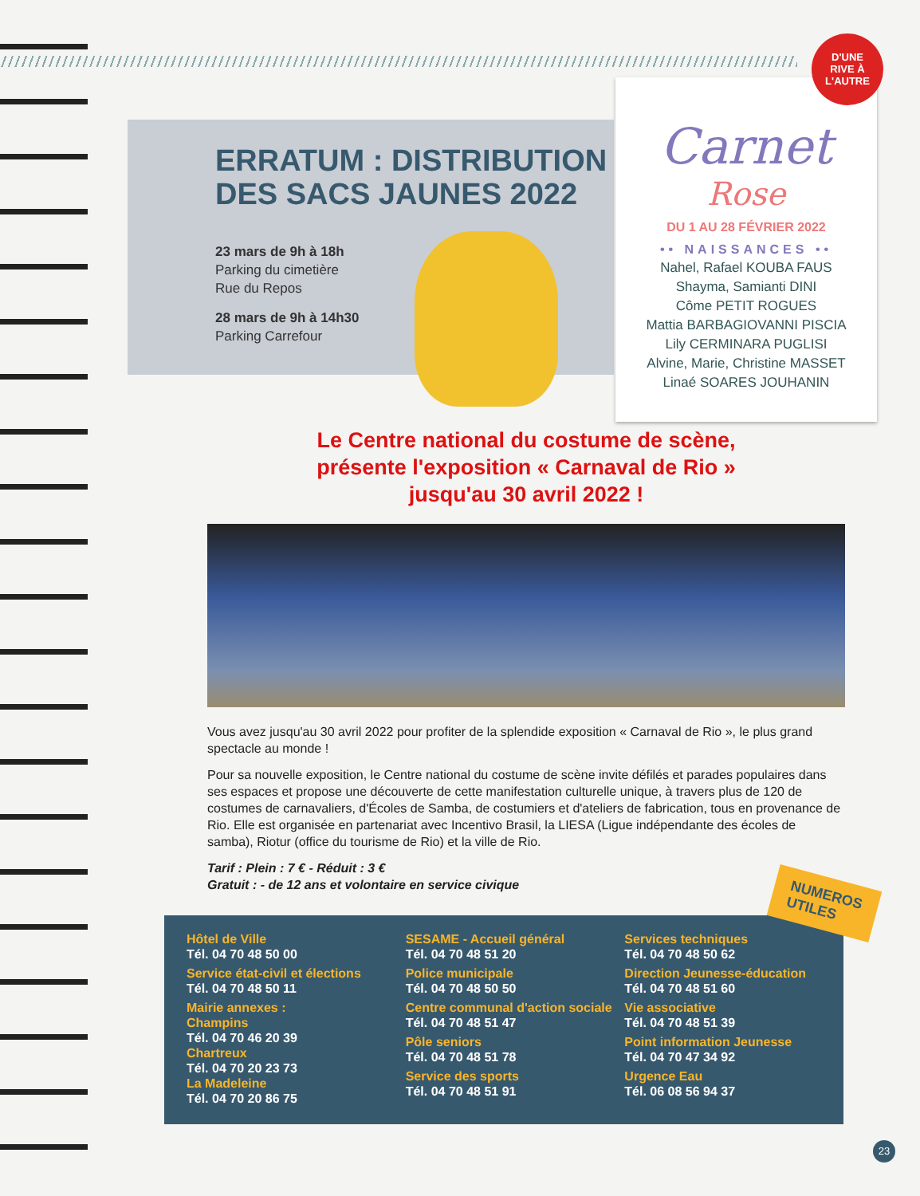ERRATUM : DISTRIBUTION
DES SACS JAUNES 2022
23 mars de 9h à 18h
Parking du cimetière
Rue du Repos
28 mars de 9h à 14h30
Parking Carrefour
Carnet
Rose
DU 1 AU 28 FÉVRIER 2022
•• NAISSANCES ••
Nahel, Rafael KOUBA FAUS
Shayma, Samianti DINI
Côme PETIT ROGUES
Mattia BARBAGIOVANNI PISCIA
Lily CERMINARA PUGLISI
Alvine, Marie, Christine MASSET
Linaé SOARES JOUHANIN
D'UNE
RIVE À
L'AUTRE
Le Centre national du costume de scène,
présente l'exposition « Carnaval de Rio »
jusqu'au 30 avril 2022 !
Vous avez jusqu'au 30 avril 2022 pour profiter de la splendide exposition « Carnaval de Rio », le plus grand spectacle au monde !
Pour sa nouvelle exposition, le Centre national du costume de scène invite défilés et parades populaires dans ses espaces et propose une découverte de cette manifestation culturelle unique, à travers plus de 120 de costumes de carnavaliers, d'Écoles de Samba, de costumiers et d'ateliers de fabrication, tous en provenance de Rio. Elle est organisée en partenariat avec Incentivo Brasil, la LIESA (Ligue indépendante des écoles de samba), Riotur (office du tourisme de Rio) et la ville de Rio.
Tarif : Plein : 7 € - Réduit : 3 €
Gratuit : - de 12 ans et volontaire en service civique
Hôtel de Ville
Tél. 04 70 48 50 00
Service état-civil et élections
Tél. 04 70 48 50 11
Mairie annexes :
Champins
Tél. 04 70 46 20 39
Chartreux
Tél. 04 70 20 23 73
La Madeleine
Tél. 04 70 20 86 75
SESAME - Accueil général
Tél. 04 70 48 51 20
Police municipale
Tél. 04 70 48 50 50
Centre communal d'action sociale
Tél. 04 70 48 51 47
Pôle seniors
Tél. 04 70 48 51 78
Service des sports
Tél. 04 70 48 51 91
Services techniques
Tél. 04 70 48 50 62
Direction Jeunesse-éducation
Tél. 04 70 48 51 60
Vie associative
Tél. 04 70 48 51 39
Point information Jeunesse
Tél. 04 70 47 34 92
Urgence Eau
Tél. 06 08 56 94 37
NUMEROS
UTILES
23